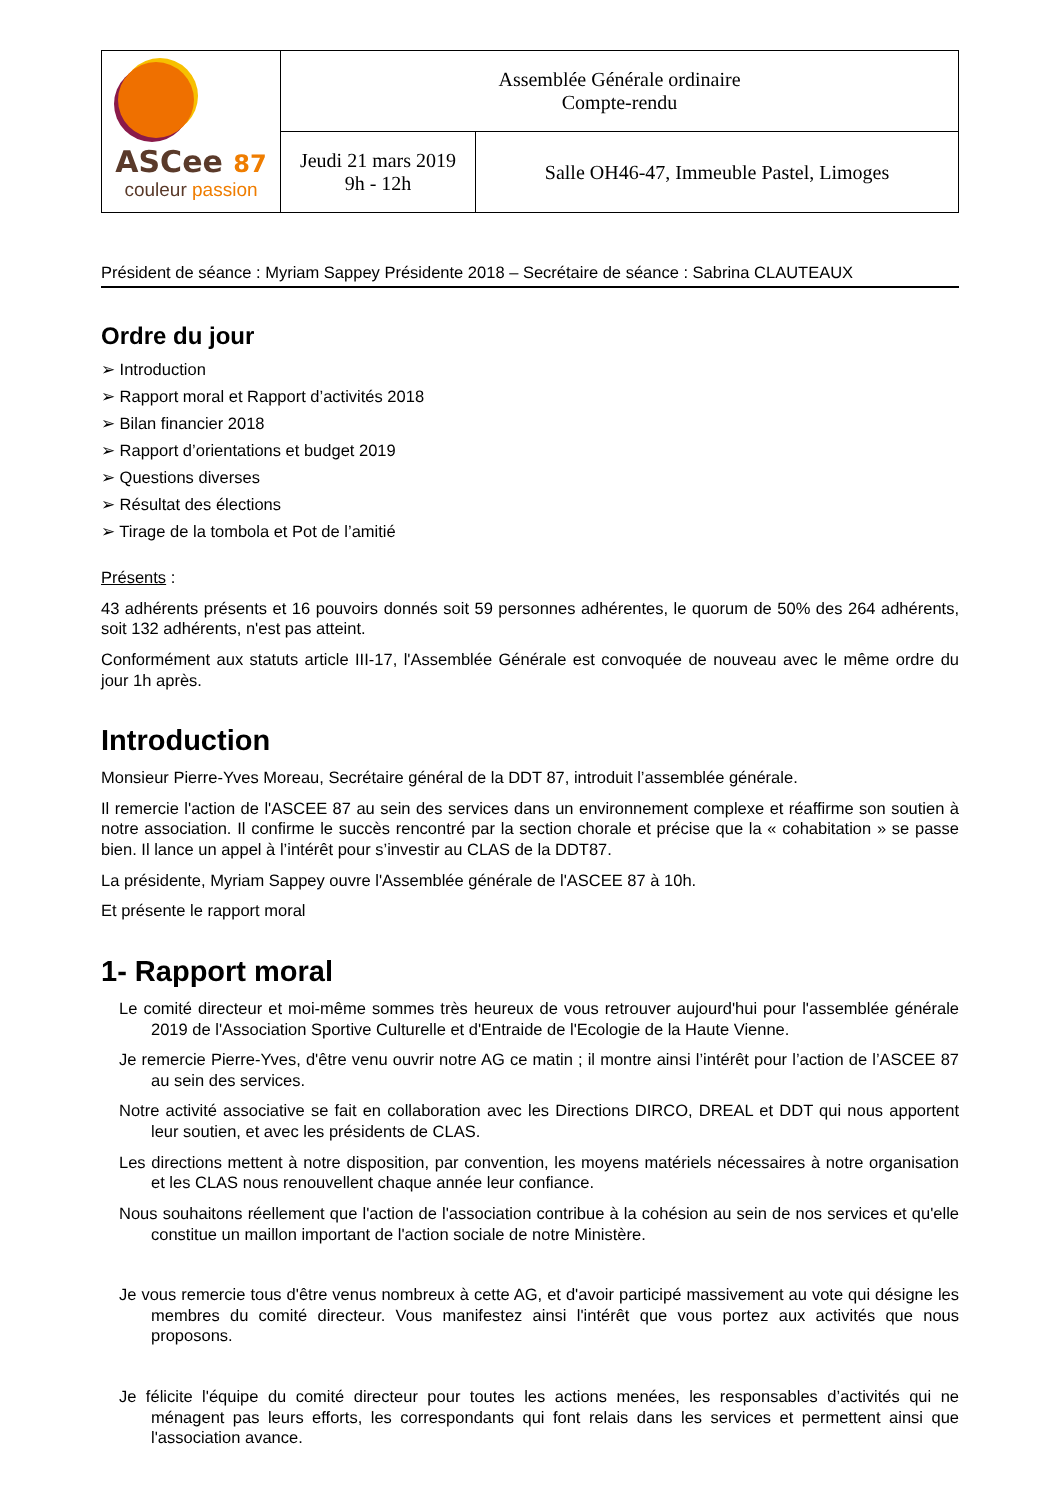| ASCee 87 couleur passion | Assemblée Générale ordinaire Compte-rendu | |
| | Jeudi 21 mars 2019 9h - 12h | Salle OH46-47, Immeuble Pastel, Limoges |
Président de séance : Myriam Sappey Présidente 2018 – Secrétaire de séance : Sabrina CLAUTEAUX
Ordre du jour
➢ Introduction
➢ Rapport moral et Rapport d’activités 2018
➢ Bilan financier 2018
➢ Rapport d’orientations et budget 2019
➢ Questions diverses
➢ Résultat des élections
➢ Tirage de la tombola et Pot de l’amitié
Présents :
43 adhérents présents et 16 pouvoirs donnés soit 59 personnes adhérentes, le quorum de 50% des 264 adhérents, soit 132 adhérents, n'est pas atteint.
Conformément aux statuts article III-17, l'Assemblée Générale est convoquée de nouveau avec le même ordre du jour 1h après.
Introduction
Monsieur Pierre-Yves Moreau, Secrétaire général de la DDT 87, introduit l’assemblée générale.
Il remercie l'action de l'ASCEE 87 au sein des services dans un environnement complexe et réaffirme son soutien à notre association. Il confirme le succès rencontré par la section chorale et précise que la « cohabitation » se passe bien. Il lance un appel à l’intérêt pour s’investir au CLAS de la DDT87.
La présidente, Myriam Sappey ouvre l'Assemblée générale de l'ASCEE 87 à 10h.
Et présente le rapport moral
1- Rapport moral
Le comité directeur et moi-même sommes très heureux de vous retrouver aujourd'hui pour l'assemblée générale 2019 de l'Association Sportive Culturelle et d'Entraide de l'Ecologie de la Haute Vienne.
Je remercie Pierre-Yves, d'être venu ouvrir notre AG ce matin ; il montre ainsi l’intérêt pour l’action de l’ASCEE 87 au sein des services.
Notre activité associative se fait en collaboration avec les Directions DIRCO, DREAL et DDT qui nous apportent leur soutien, et avec les présidents de CLAS.
Les directions mettent à notre disposition, par convention, les moyens matériels nécessaires à notre organisation et les CLAS nous renouvellent chaque année leur confiance.
Nous souhaitons réellement que l'action de l'association contribue à la cohésion au sein de nos services et qu'elle constitue un maillon important de l'action sociale de notre Ministère.
Je vous remercie tous d'être venus nombreux à cette AG, et d'avoir participé massivement au vote qui désigne les membres du comité directeur. Vous manifestez ainsi l'intérêt que vous portez aux activités que nous proposons.
Je félicite l'équipe du comité directeur pour toutes les actions menées, les responsables d’activités qui ne ménagent pas leurs efforts, les correspondants qui font relais dans les services et permettent ainsi que l'association avance.